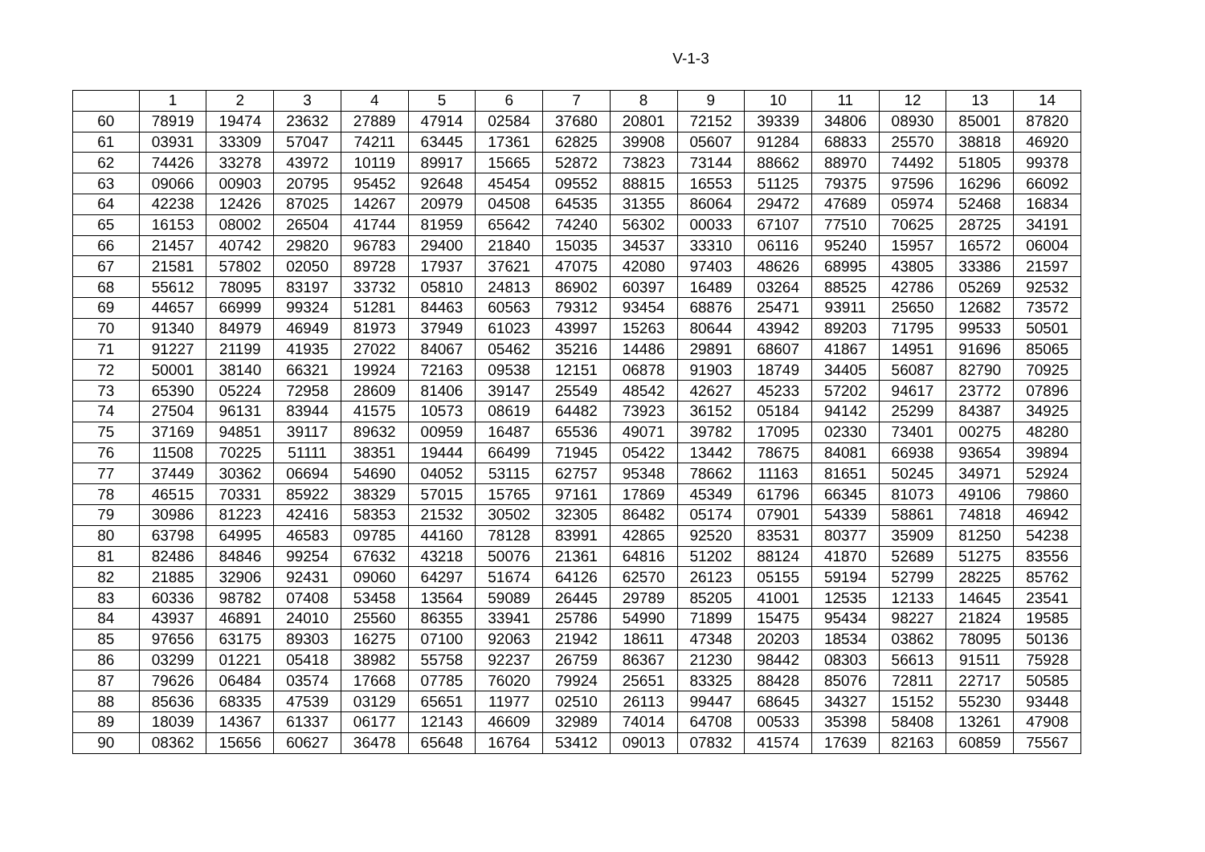V-1-3
| | 1 | 2 | 3 | 4 | 5 | 6 | 7 | 8 | 9 | 10 | 11 | 12 | 13 | 14 |
| --- | --- | --- | --- | --- | --- | --- | --- | --- | --- | --- | --- | --- | --- | --- |
| 60 | 78919 | 19474 | 23632 | 27889 | 47914 | 02584 | 37680 | 20801 | 72152 | 39339 | 34806 | 08930 | 85001 | 87820 |
| 61 | 03931 | 33309 | 57047 | 74211 | 63445 | 17361 | 62825 | 39908 | 05607 | 91284 | 68833 | 25570 | 38818 | 46920 |
| 62 | 74426 | 33278 | 43972 | 10119 | 89917 | 15665 | 52872 | 73823 | 73144 | 88662 | 88970 | 74492 | 51805 | 99378 |
| 63 | 09066 | 00903 | 20795 | 95452 | 92648 | 45454 | 09552 | 88815 | 16553 | 51125 | 79375 | 97596 | 16296 | 66092 |
| 64 | 42238 | 12426 | 87025 | 14267 | 20979 | 04508 | 64535 | 31355 | 86064 | 29472 | 47689 | 05974 | 52468 | 16834 |
| 65 | 16153 | 08002 | 26504 | 41744 | 81959 | 65642 | 74240 | 56302 | 00033 | 67107 | 77510 | 70625 | 28725 | 34191 |
| 66 | 21457 | 40742 | 29820 | 96783 | 29400 | 21840 | 15035 | 34537 | 33310 | 06116 | 95240 | 15957 | 16572 | 06004 |
| 67 | 21581 | 57802 | 02050 | 89728 | 17937 | 37621 | 47075 | 42080 | 97403 | 48626 | 68995 | 43805 | 33386 | 21597 |
| 68 | 55612 | 78095 | 83197 | 33732 | 05810 | 24813 | 86902 | 60397 | 16489 | 03264 | 88525 | 42786 | 05269 | 92532 |
| 69 | 44657 | 66999 | 99324 | 51281 | 84463 | 60563 | 79312 | 93454 | 68876 | 25471 | 93911 | 25650 | 12682 | 73572 |
| 70 | 91340 | 84979 | 46949 | 81973 | 37949 | 61023 | 43997 | 15263 | 80644 | 43942 | 89203 | 71795 | 99533 | 50501 |
| 71 | 91227 | 21199 | 41935 | 27022 | 84067 | 05462 | 35216 | 14486 | 29891 | 68607 | 41867 | 14951 | 91696 | 85065 |
| 72 | 50001 | 38140 | 66321 | 19924 | 72163 | 09538 | 12151 | 06878 | 91903 | 18749 | 34405 | 56087 | 82790 | 70925 |
| 73 | 65390 | 05224 | 72958 | 28609 | 81406 | 39147 | 25549 | 48542 | 42627 | 45233 | 57202 | 94617 | 23772 | 07896 |
| 74 | 27504 | 96131 | 83944 | 41575 | 10573 | 08619 | 64482 | 73923 | 36152 | 05184 | 94142 | 25299 | 84387 | 34925 |
| 75 | 37169 | 94851 | 39117 | 89632 | 00959 | 16487 | 65536 | 49071 | 39782 | 17095 | 02330 | 73401 | 00275 | 48280 |
| 76 | 11508 | 70225 | 51111 | 38351 | 19444 | 66499 | 71945 | 05422 | 13442 | 78675 | 84081 | 66938 | 93654 | 39894 |
| 77 | 37449 | 30362 | 06694 | 54690 | 04052 | 53115 | 62757 | 95348 | 78662 | 11163 | 81651 | 50245 | 34971 | 52924 |
| 78 | 46515 | 70331 | 85922 | 38329 | 57015 | 15765 | 97161 | 17869 | 45349 | 61796 | 66345 | 81073 | 49106 | 79860 |
| 79 | 30986 | 81223 | 42416 | 58353 | 21532 | 30502 | 32305 | 86482 | 05174 | 07901 | 54339 | 58861 | 74818 | 46942 |
| 80 | 63798 | 64995 | 46583 | 09785 | 44160 | 78128 | 83991 | 42865 | 92520 | 83531 | 80377 | 35909 | 81250 | 54238 |
| 81 | 82486 | 84846 | 99254 | 67632 | 43218 | 50076 | 21361 | 64816 | 51202 | 88124 | 41870 | 52689 | 51275 | 83556 |
| 82 | 21885 | 32906 | 92431 | 09060 | 64297 | 51674 | 64126 | 62570 | 26123 | 05155 | 59194 | 52799 | 28225 | 85762 |
| 83 | 60336 | 98782 | 07408 | 53458 | 13564 | 59089 | 26445 | 29789 | 85205 | 41001 | 12535 | 12133 | 14645 | 23541 |
| 84 | 43937 | 46891 | 24010 | 25560 | 86355 | 33941 | 25786 | 54990 | 71899 | 15475 | 95434 | 98227 | 21824 | 19585 |
| 85 | 97656 | 63175 | 89303 | 16275 | 07100 | 92063 | 21942 | 18611 | 47348 | 20203 | 18534 | 03862 | 78095 | 50136 |
| 86 | 03299 | 01221 | 05418 | 38982 | 55758 | 92237 | 26759 | 86367 | 21230 | 98442 | 08303 | 56613 | 91511 | 75928 |
| 87 | 79626 | 06484 | 03574 | 17668 | 07785 | 76020 | 79924 | 25651 | 83325 | 88428 | 85076 | 72811 | 22717 | 50585 |
| 88 | 85636 | 68335 | 47539 | 03129 | 65651 | 11977 | 02510 | 26113 | 99447 | 68645 | 34327 | 15152 | 55230 | 93448 |
| 89 | 18039 | 14367 | 61337 | 06177 | 12143 | 46609 | 32989 | 74014 | 64708 | 00533 | 35398 | 58408 | 13261 | 47908 |
| 90 | 08362 | 15656 | 60627 | 36478 | 65648 | 16764 | 53412 | 09013 | 07832 | 41574 | 17639 | 82163 | 60859 | 75567 |